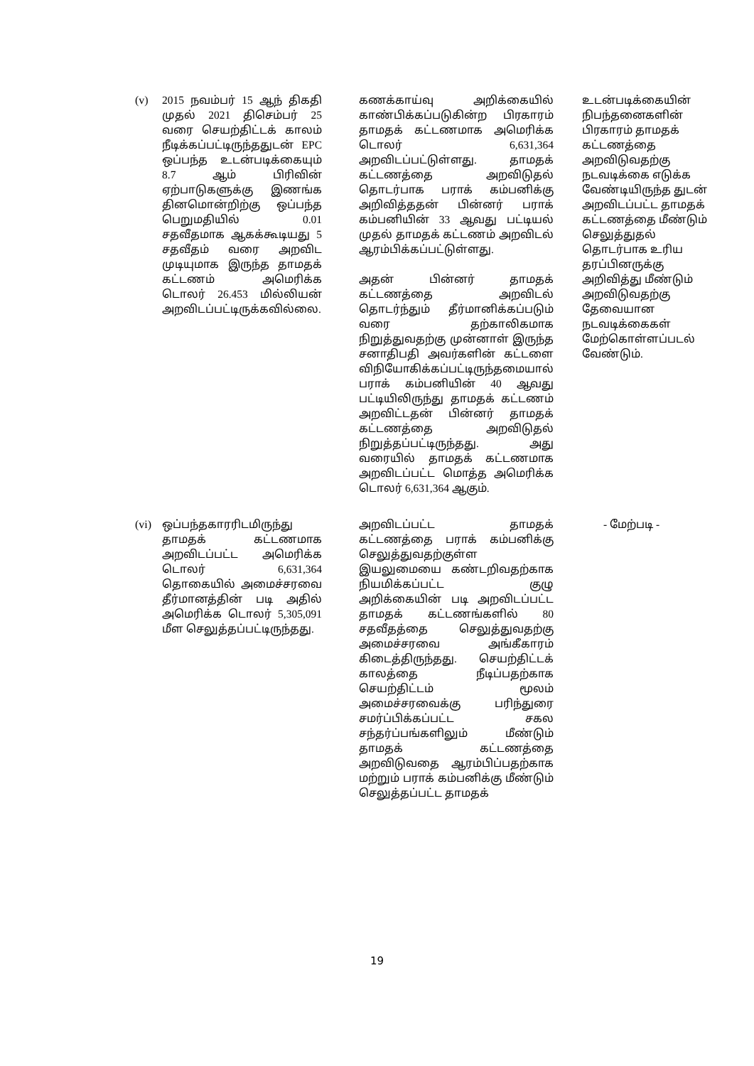| (v) | 2015 நவம்பர் 15 ஆந் திகதி முதல் 2021 திசெம்பர் 25 வரை செயற்திட்டக் காலம் நீடிக்கப்பட்டிருந்ததுடன் EPC ஒப்பந்த உடன்படிக்கையும் 8.7 ஆம் பிரிவின் ஏற்பாடுகளுக்கு இணங்க தினமொன்றிற்கு ஒப்பந்த பெறுமதியில் 0.01 சதவீதமாக ஆகக்கூடியது 5 சதவீதம் வரை அறவிட முடியுமாக இருந்த தாமதக் கட்டணம் அமெரிக்க டொலர் 26.453 மில்லியன் அறவிடப்பட்டிருக்கவில்லை. | கணக்காய்வு அறிக்கையில் காண்பிக்கப்படுகின்ற பிரகாரம் தாமதக் கட்டணமாக அமெரிக்க டொலர் 6,631,364 அறவிடப்பட்டுள்ளது. தாமதக் கட்டணத்தை அறவிடுதல் தொடர்பாக பராக் கம்பனிக்கு அறிவித்ததன் பின்னர் பராக் கம்பனியின் 33 ஆவது பட்டியல் முதல் தாமதக் கட்டணம் அறவிடல் ஆரம்பிக்கப்பட்டுள்ளது. அதன் பின்னர் தாமதக் கட்டணத்தை அறவிடல் தொடர்ந்தும் தீர்மானிக்கப்படும் வரை தற்காலிகமாக நிறுத்துவதற்கு முன்னாள் இருந்த சனாதிபதி அவர்களின் கட்டளை விநியோகிக்கப்பட்டிருந்தமையால் பராக் கம்பனியின் 40 ஆவது பட்டியிலிருந்து தாமதக் கட்டணம் அறவிட்டதன் பின்னர் தாமதக் கட்டணத்தை அறவிடுதல் நிறுத்தப்பட்டிருந்தது. அது வரையில் தாமதக் கட்டணமாக அறவிடப்பட்ட மொத்த அமெரிக்க டொலர் 6,631,364 ஆகும். | உடன்படிக்கையின் நிபந்தனைகளின் பிரகாரம் தாமதக் கட்டணத்தை அறவிடுவதற்கு நடவடிக்கை எடுக்க வேண்டியிருந்த துடன் அறவிடப்பட்ட தாமதக் கட்டணத்தை மீண்டும் செலுத்துதல் தொடர்பாக உரிய தரப்பினருக்கு அறிவித்து மீண்டும் அறவிடுவதற்கு தேவையான நடவடிக்கைகள் மேற்கொள்ளப்படல் வேண்டும். |
| (vi) | ஒப்பந்தகாரரிடமிருந்து தாமதக் கட்டணமாக அறவிடப்பட்ட அமெரிக்க டொலர் 6,631,364 தொகையில் அமைச்சரவை தீர்மானத்தின் படி அதில் அமெரிக்க டொலர் 5,305,091 மீள செலுத்தப்பட்டிருந்தது. | அறவிடப்பட்ட தாமதக் கட்டணத்தை பராக் கம்பனிக்கு செலுத்துவதற்குள்ள இயலுமையை கண்டறிவதற்காக நியமிக்கப்பட்ட குழு அறிக்கையின் படி அறவிடப்பட்ட தாமதக் கட்டணங்களில் 80 சதவீதத்தை செலுத்துவதற்கு அமைச்சரவை அங்கீகாரம் கிடைத்திருந்தது. செயற்திட்டக் காலத்தை நீடிப்பதற்காக செயற்திட்டம் மூலம் அமைச்சரவைக்கு பரிந்துரை சமர்ப்பிக்கப்பட்ட சகல சந்தர்ப்பங்களிலும் மீண்டும் தாமதக் கட்டணத்தை அறவிடுவதை ஆரம்பிப்பதற்காக மற்றும் பராக் கம்பனிக்கு மீண்டும் செலுத்தப்பட்ட தாமதக் | - மேற்படி - |
19